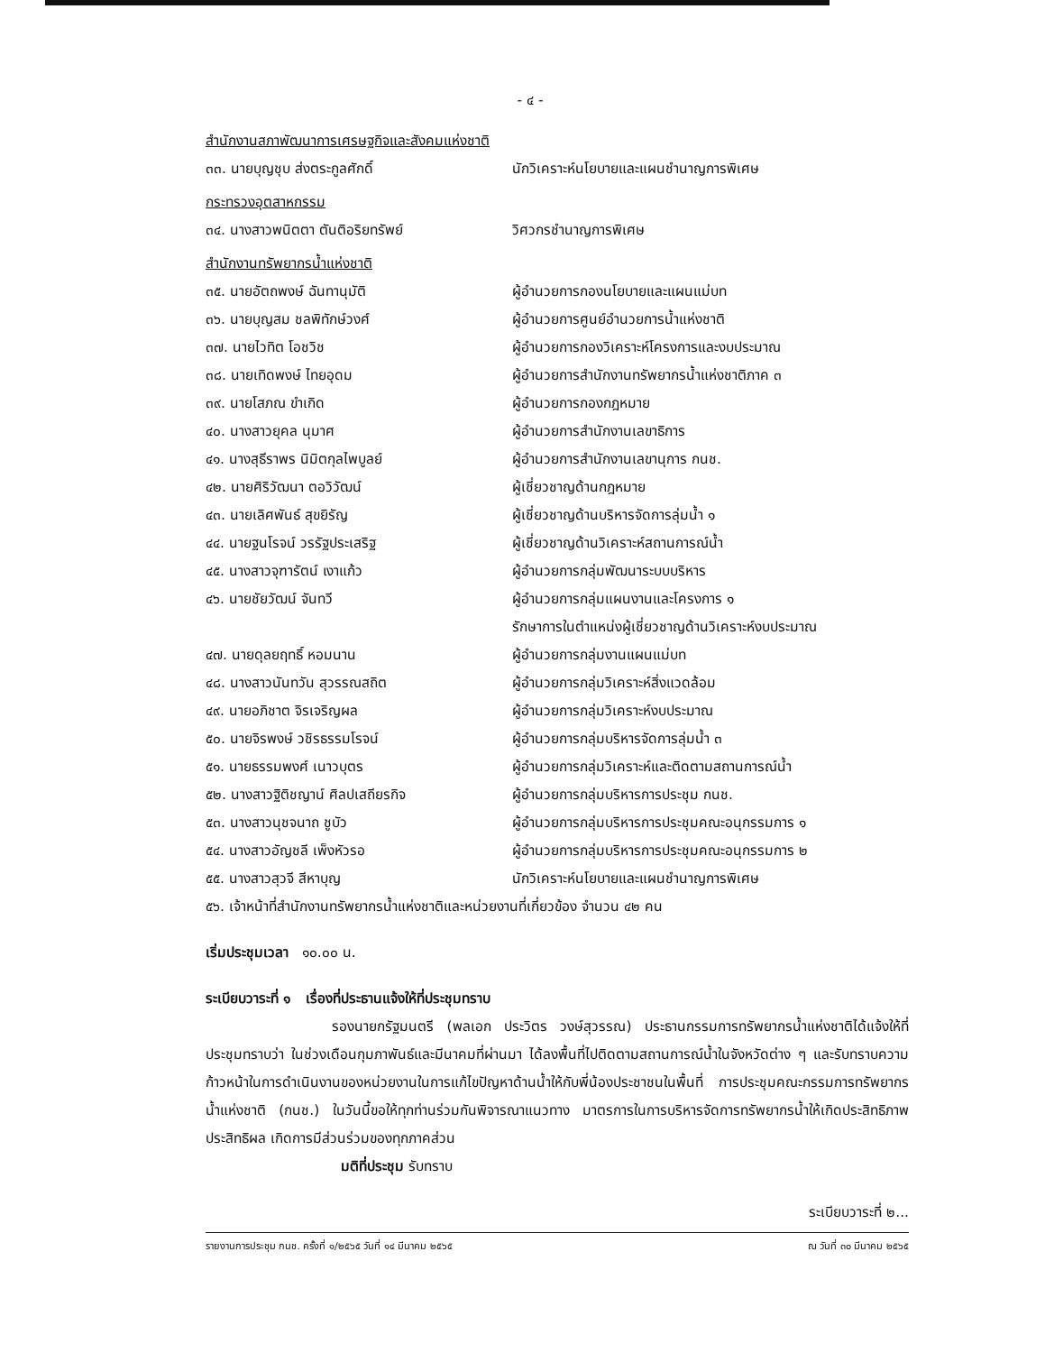- ๔ -
สำนักงานสภาพัฒนาการเศรษฐกิจและสังคมแห่งชาติ
๓๓. นายบุญชุบ ส่งตระกูลศักดิ์ นักวิเคราะห์นโยบายและแผนชำนาญการพิเศษ
กระทรวงอุตสาหกรรม
๓๔. นางสาวพนิตตา ตันติอริยทรัพย์ วิศวกรชำนาญการพิเศษ
สำนักงานทรัพยากรน้ำแห่งชาติ
๓๕. นายอัตถพงษ์ ฉันทานุมัติ ผู้อำนวยการกองนโยบายและแผนแม่บท
๓๖. นายบุญสม ชลพิทักษ์วงศ์ ผู้อำนวยการศูนย์อำนวยการน้ำแห่งชาติ
๓๗. นายไวทิต โอชวิช ผู้อำนวยการกองวิเคราะห์โครงการและงบประมาณ
๓๘. นายเทิดพงษ์ ไทยอุดม ผู้อำนวยการสำนักงานทรัพยากรน้ำแห่งชาติภาค ๓
๓๙. นายโสภณ ขำเกิด ผู้อำนวยการกองกฎหมาย
๔๐. นางสาวยุคล นุมาศ ผู้อำนวยการสำนักงานเลขาธิการ
๔๑. นางสุธีราพร นิมิตกุลไพบูลย์ ผู้อำนวยการสำนักงานเลขานุการ กนช.
๔๒. นายศิริวัฒนา ตอวิวัฒน์ ผู้เชี่ยวชาญด้านกฎหมาย
๔๓. นายเลิศพันธ์ สุขยิรัญ ผู้เชี่ยวชาญด้านบริหารจัดการลุ่มน้ำ ๑
๔๔. นายฐนโรจน์ วรรัฐประเสริฐ ผู้เชี่ยวชาญด้านวิเคราะห์สถานการณ์น้ำ
๔๕. นางสาวจุฑารัตน์ เงาแก้ว ผู้อำนวยการกลุ่มพัฒนาระบบบริหาร
๔๖. นายชัยวัฒน์ จันทวี ผู้อำนวยการกลุ่มแผนงานและโครงการ ๑
รักษาการในตำแหน่งผู้เชี่ยวชาญด้านวิเคราะห์งบประมาณ
๔๗. นายดุลยฤทธิ์ หอมนาน ผู้อำนวยการกลุ่มงานแผนแม่บท
๔๘. นางสาวนันทวัน สุวรรณสถิต ผู้อำนวยการกลุ่มวิเคราะห์สิ่งแวดล้อม
๔๙. นายอภิชาต จิรเจริญผล ผู้อำนวยการกลุ่มวิเคราะห์งบประมาณ
๕๐. นายจิรพงษ์ วชิรธรรมโรจน์ ผู้อำนวยการกลุ่มบริหารจัดการลุ่มน้ำ ๓
๕๑. นายธรรมพงศ์ เนาวบุตร ผู้อำนวยการกลุ่มวิเคราะห์และติดตามสถานการณ์น้ำ
๕๒. นางสาวฐิติชญาน์ ศิลปเสถียรกิจ ผู้อำนวยการกลุ่มบริหารการประชุม กนช.
๕๓. นางสาวนุชจนาถ ชูบัว ผู้อำนวยการกลุ่มบริหารการประชุมคณะอนุกรรมการ ๑
๕๔. นางสาวอัญชลี เพ็งหัวรอ ผู้อำนวยการกลุ่มบริหารการประชุมคณะอนุกรรมการ ๒
๕๕. นางสาวสุวจี สีหาบุญ นักวิเคราะห์นโยบายและแผนชำนาญการพิเศษ
๕๖. เจ้าหน้าที่สำนักงานทรัพยากรน้ำแห่งชาติและหน่วยงานที่เกี่ยวข้อง จำนวน ๔๒ คน
เริ่มประชุมเวลา ๑๐.๐๐ น.
ระเบียบวาระที่ ๑ เรื่องที่ประธานแจ้งให้ที่ประชุมทราบ
รองนายกรัฐมนตรี (พลเอก ประวิตร วงษ์สุวรรณ) ประธานกรรมการทรัพยากรน้ำแห่งชาติได้แจ้งให้ที่ประชุมทราบว่า ในช่วงเดือนกุมภาพันธ์และมีนาคมที่ผ่านมา ได้ลงพื้นที่ไปติดตามสถานการณ์น้ำในจังหวัดต่าง ๆ และรับทราบความก้าวหน้าในการดำเนินงานของหน่วยงานในการแก้ไขปัญหาด้านน้ำให้กับพี่น้องประชาชนในพื้นที่ การประชุมคณะกรรมการทรัพยากรน้ำแห่งชาติ (กนช.) ในวันนี้ขอให้ทุกท่านร่วมกันพิจารณาแนวทาง มาตรการในการบริหารจัดการทรัพยากรน้ำให้เกิดประสิทธิภาพ ประสิทธิผล เกิดการมีส่วนร่วมของทุกภาคส่วน
มติที่ประชุม รับทราบ
ระเบียบวาระที่ ๒...
รายงานการประชุม กนช. ครั้งที่ ๑/๒๕๖๕ วันที่ ๑๔ มีนาคม ๒๕๖๕ ณ วันที่ ๓๐ มีนาคม ๒๕๖๕